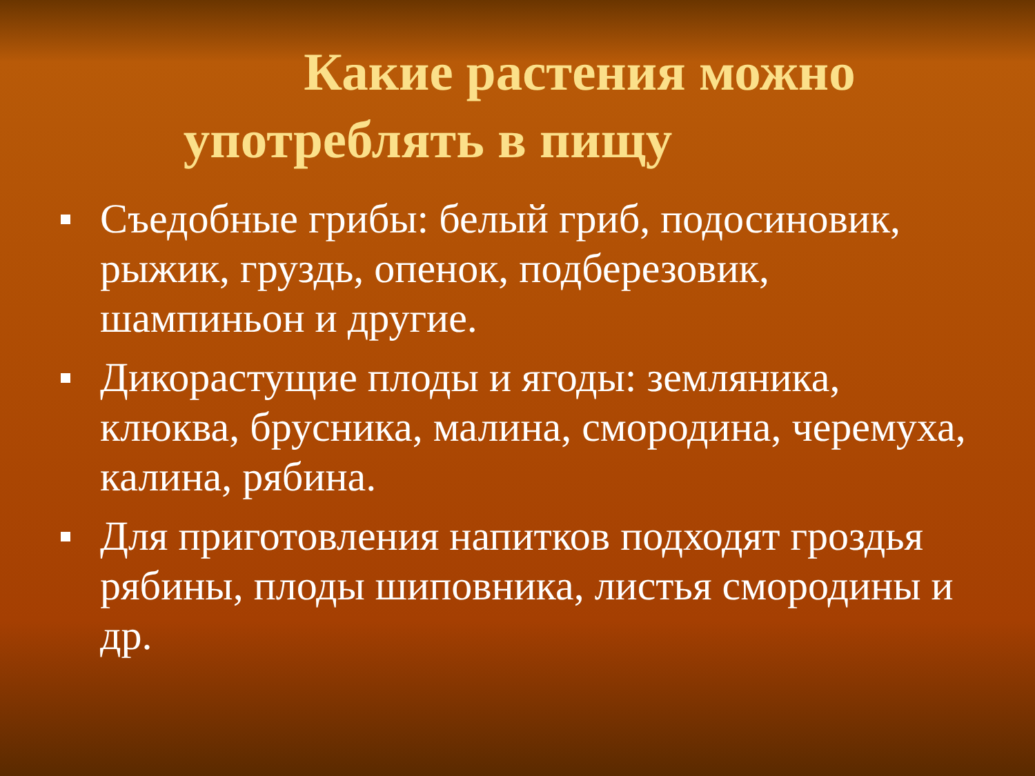Какие растения можно
употреблять в пищу
Съедобные грибы: белый гриб, подосиновик, рыжик, груздь, опенок, подберезовик, шампиньон и другие.
Дикорастущие плоды и ягоды: земляника, клюква, брусника, малина, смородина, черемуха, калина, рябина.
Для приготовления напитков подходят гроздья рябины, плоды шиповника, листья смородины и др.